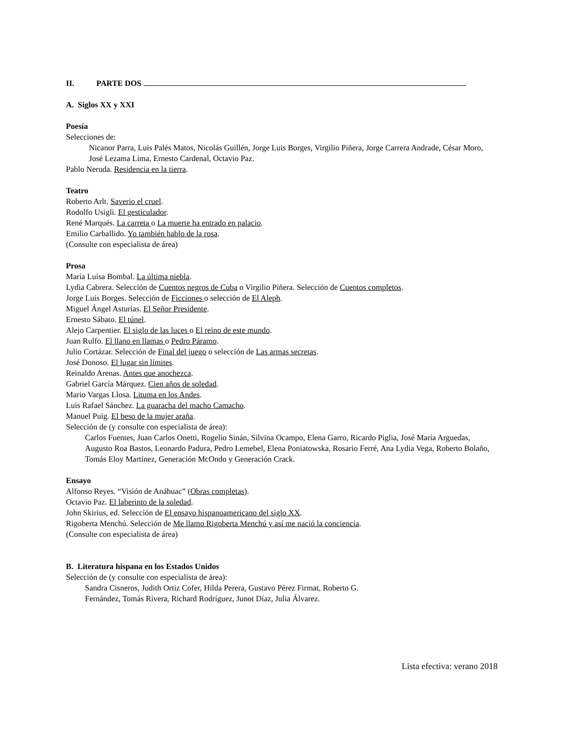II. PARTE DOS
A. Siglos XX y XXI
Poesía
Selecciones de:
Nicanor Parra, Luis Palés Matos, Nicolás Guillén, Jorge Luis Borges, Virgilio Piñera, Jorge Carrera Andrade, César Moro, José Lezama Lima, Ernesto Cardenal, Octavio Paz.
Pablo Neruda. Residencia en la tierra.
Teatro
Roberto Arlt. Saverio el cruel.
Rodolfo Usigli. El gesticulador.
René Marqués. La carreta o La muerte ha entrado en palacio.
Emilio Carballido. Yo también hablo de la rosa.
(Consulte con especialista de área)
Prosa
María Luisa Bombal. La última niebla.
Lydia Cabrera. Selección de Cuentos negros de Cuba o Virgilio Piñera. Selección de Cuentos completos.
Jorge Luis Borges. Selección de Ficciones o selección de El Aleph.
Miguel Ángel Asturias. El Señor Presidente.
Ernesto Sábato. El túnel.
Alejo Carpentier. El siglo de las luces o El reino de este mundo.
Juan Rulfo. El llano en llamas o Pedro Páramo.
Julio Cortázar. Selección de Final del juego o selección de Las armas secretas.
José Donoso. El lugar sin límites.
Reinaldo Arenas. Antes que anochezca.
Gabriel García Márquez. Cien años de soledad.
Mario Vargas Llosa. Lituma en los Andes.
Luis Rafael Sánchez. La guaracha del macho Camacho.
Manuel Puig. El beso de la mujer araña.
Selección de (y consulte con especialista de área):
Carlos Fuentes, Juan Carlos Onetti, Rogelio Sinán, Silvina Ocampo, Elena Garro, Ricardo Piglia, José María Arguedas, Augusto Roa Bastos, Leonardo Padura, Pedro Lemebel, Elena Poniatowska, Rosario Ferré, Ana Lydia Vega, Roberto Bolaño, Tomás Eloy Martínez, Generación McOndo y Generación Crack.
Ensayo
Alfonso Reyes. “Visión de Anáhuac” (Obras completas).
Octavio Paz. El laberinto de la soledad.
John Skirius, ed. Selección de El ensayo hispanoamericano del siglo XX.
Rigoberta Menchú. Selección de Me llamo Rigoberta Menchú y así me nació la conciencia.
(Consulte con especialista de área)
B. Literatura hispana en los Estados Unidos
Selección de (y consulte con especialista de área):
Sandra Cisneros, Judith Ortiz Cofer, Hilda Perera, Gustavo Pérez Firmat, Roberto G.
Fernández, Tomás Rivera, Richard Rodríguez, Junot Díaz, Julia Álvarez.
Lista efectiva: verano 2018